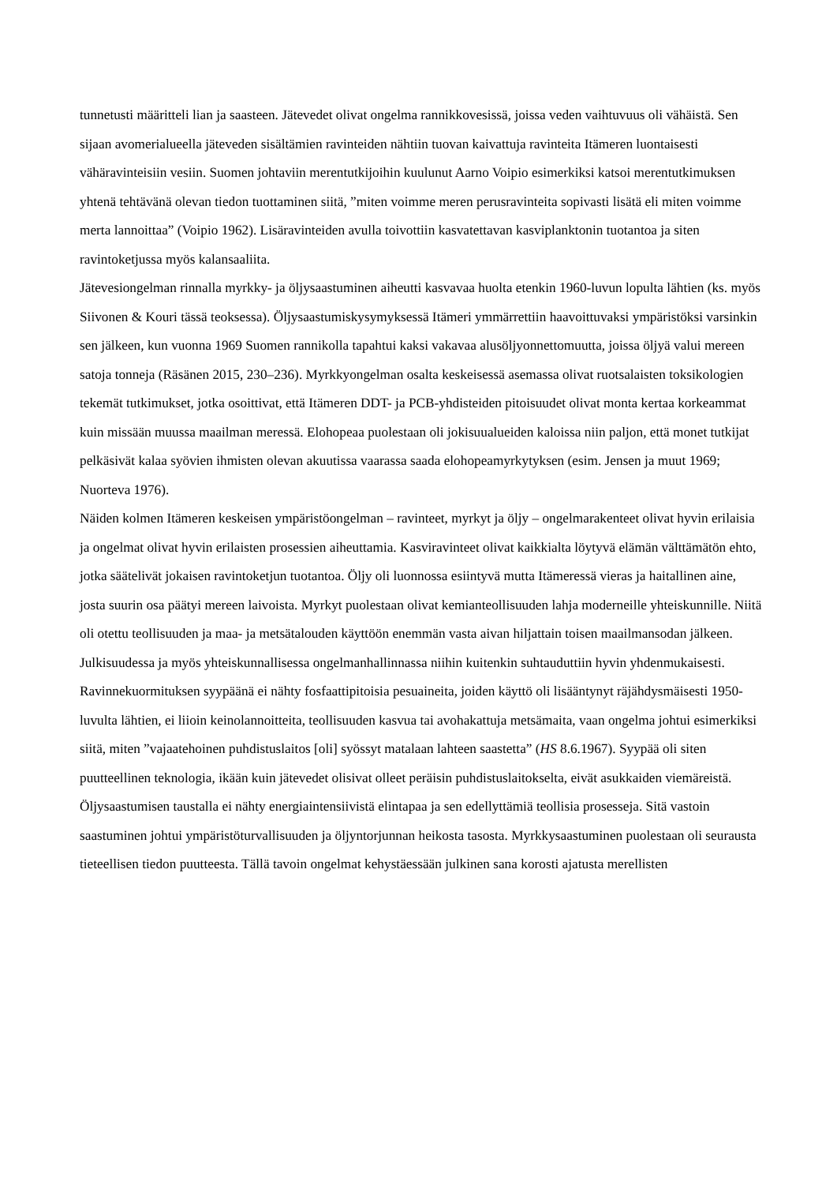tunnetusti määritteli lian ja saasteen. Jätevedet olivat ongelma rannikkovesissä, joissa veden vaihtuvuus oli vähäistä. Sen sijaan avomerialueella jäteveden sisältämien ravinteiden nähtiin tuovan kaivattuja ravinteita Itämeren luontaisesti vähäravinteisiin vesiin. Suomen johtaviin merentutkijoihin kuulunut Aarno Voipio esimerkiksi katsoi merentutkimuksen yhtenä tehtävänä olevan tiedon tuottaminen siitä, ”miten voimme meren perusravinteita sopivasti lisätä eli miten voimme merta lannoittaa” (Voipio 1962). Lisäravinteiden avulla toivottiin kasvatettavan kasviplanktonin tuotantoa ja siten ravintoketjussa myös kalansaaliita.
Jätevesiongelman rinnalla myrkky- ja öljysaastuminen aiheutti kasvavaa huolta etenkin 1960-luvun lopulta lähtien (ks. myös Siivonen & Kouri tässä teoksessa). Öljysaastumiskysymyksessä Itämeri ymmärrettiin haavoittuvaksi ympäristöksi varsinkin sen jälkeen, kun vuonna 1969 Suomen rannikolla tapahtui kaksi vakavaa alusöljyonnettomuutta, joissa öljyä valui mereen satoja tonneja (Räsänen 2015, 230–236). Myrkkyongelman osalta keskeisessä asemassa olivat ruotsalaisten toksikologien tekemät tutkimukset, jotka osoittivat, että Itämeren DDT- ja PCB-yhdisteiden pitoisuudet olivat monta kertaa korkeammat kuin missään muussa maailman meressä. Elohopeaa puolestaan oli jokisuualueiden kaloissa niin paljon, että monet tutkijat pelkäsivät kalaa syövien ihmisten olevan akuutissa vaarassa saada elohopeamyrkytyksen (esim. Jensen ja muut 1969; Nuorteva 1976).
Näiden kolmen Itämeren keskeisen ympäristöongelman – ravinteet, myrkyt ja öljy – ongelmarakenteet olivat hyvin erilaisia ja ongelmat olivat hyvin erilaisten prosessien aiheuttamia. Kasviravinteet olivat kaikkialta löytyvä elämän välttämätön ehto, jotka säätelivät jokaisen ravintoketjun tuotantoa. Öljy oli luonnossa esiintyvä mutta Itämeressä vieras ja haitallinen aine, josta suurin osa päätyi mereen laivoista. Myrkyt puolestaan olivat kemianteollisuuden lahja moderneille yhteiskunnille. Niitä oli otettu teollisuuden ja maa- ja metsätalouden käyttöön enemmän vasta aivan hiljattain toisen maailmansodan jälkeen.
Julkisuudessa ja myös yhteiskunnallisessa ongelmanhallinnassa niihin kuitenkin suhtauduttiin hyvin yhdenmukaisesti. Ravinnekuormituksen syypäänä ei nähty fosfaattipitoisia pesuaineita, joiden käyttö oli lisääntynyt räjähdysmäisesti 1950-luvulta lähtien, ei liioin keinolannoitteita, teollisuuden kasvua tai avohakattuja metsämaita, vaan ongelma johtui esimerkiksi siitä, miten ”vajaatehoinen puhdistuslaitos [oli] syössyt matalaan lahteen saastetta” (HS 8.6.1967). Syypää oli siten puutteellinen teknologia, ikään kuin jätevedet olisivat olleet peräisin puhdistuslaitokselta, eivät asukkaiden viemäreistä. Öljysaastumisen taustalla ei nähty energiaintensiivistä elintapaa ja sen edellyttämiä teollisia prosesseja. Sitä vastoin saastuminen johtui ympäristöturvallisuuden ja öljyntorjunnan heikosta tasosta. Myrkkysaastuminen puolestaan oli seurausta tieteellisen tiedon puutteesta. Tällä tavoin ongelmat kehystäessään julkinen sana korosti ajatusta merellisten